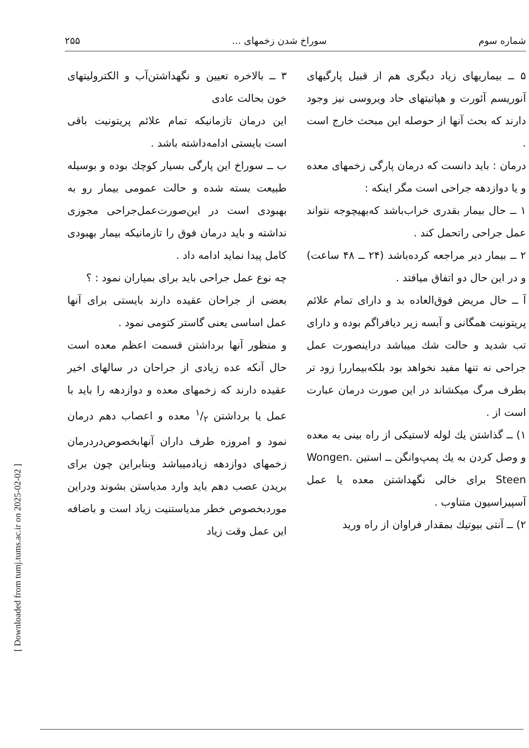شماره سوم سوراخ شدن زخمهای ... ۲۵۵
۵ ــ بیماریهای زیاد دیگری هم از قبیل پارگیهای آنوریسم آئورت و هپاتیتهای حاد ویروسی نیز وجود دارند که بحث آنها از حوصله این مبحث خارج است .
درمان : باید دانست که درمان پارگی زخمهای معده و یا دوازدهه جراحی است مگر اینکه :
۱ ــ حال بیمار بقدری خراب‌باشد که‌بهیچوجه نتواند عمل جراحی راتحمل کند .
۲ ــ بیمار دیر مراجعه کرده‌باشد (۲۴ ــ ۴۸ ساعت) و در این حال دو اتفاق میافتد .
آ ــ حال مریض فوق‌العاده بد و دارای تمام علائم پریتونیت همگانی و آبسه زیر دیافراگم بوده و دارای تب شدید و حالت شك میباشد دراینصورت عمل جراحی نه تنها مفید نخواهد بود بلکه‌بیماررا زود تر بطرف مرگ میکشاند در این صورت درمان عبارت است از .
۱) ــ گذاشتن یك لوله لاستیکی از راه بینی به معده و وصل کردن به یك پمپ‌وانگن ــ استین Wongen. Steen برای خالی نگهداشتن معده یا عمل آسپیراسیون متناوب .
۲) ــ آنتی بیوتیك بمقدار فراوان از راه ورید
۳ ــ بالاخره تعیین و نگهداشتن‌آب و الکترولیتهای خون بحالت عادی
این درمان تازمانیکه تمام علائم پریتونیت باقی است بایستی ادامه‌داشته باشد .
ب ــ سوراخ این پارگی بسیار کوچك بوده و بوسیله طبیعت بسته شده و حالت عمومی بیمار رو به بهبودی است در این‌صورت‌عمل‌جراحی مجوزی نداشته و باید درمان فوق را تازمانیکه بیمار بهبودی کامل پیدا نماید ادامه داد .
چه نوع عمل جراحی باید برای بمیاران نمود : ؟
بعضی از جراحان عقیده دارند بایستی برای آنها عمل اساسی یعنی گاستر کتومی نمود .
و منظور آنها برداشتن قسمت اعظم معده است حال آنکه عده زیادی از جراحان در سالهای اخیر عقیده دارند که زخمهای معده و دوازدهه را باید با عمل یا برداشتن ۱/۲ معده و اعصاب دهم درمان نمود و امروزه طرف داران آنهابخصوص‌دردرمان زخمهای دوازدهه زیادمیباشد وبنابراین چون برای بریدن عصب دهم باید وارد مدیاستن بشوند ودراین موردبخصوص خطر مدیاستنیت زیاد است و باضافه این عمل وقت زیاد
[ Downloaded from tumj.tums.ac.ir on 2025-02-02 ]